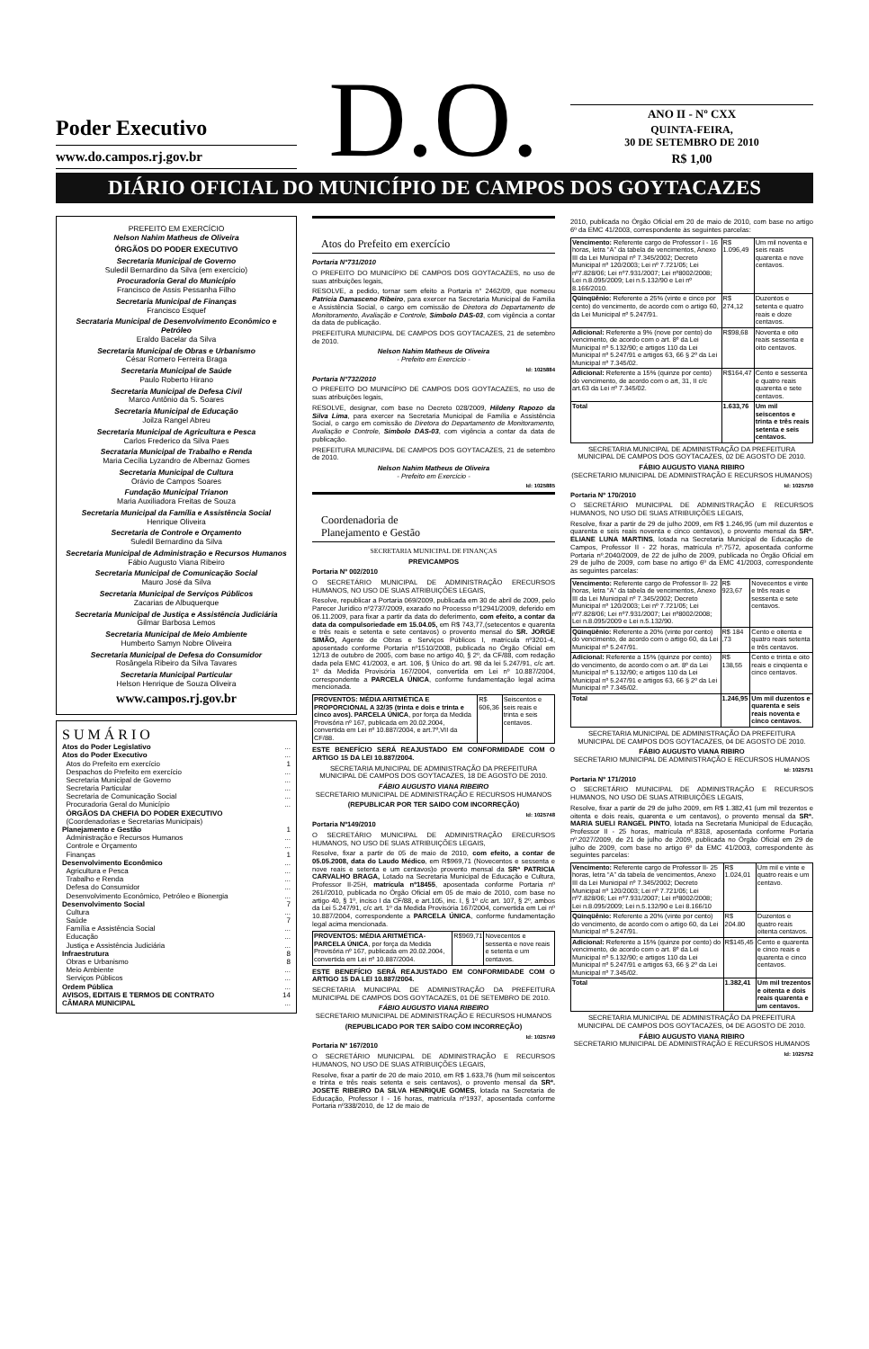Poder Executivo
www.do.campos.rj.gov.br
D.O.
ANO II - Nº CXX
QUINTA-FEIRA,
30 DE SETEMBRO DE 2010
R$ 1,00
DIÁRIO OFICIAL DO MUNICÍPIO DE CAMPOS DOS GOYTACAZES
PREFEITO EM EXERCÍCIO
Nelson Nahim Matheus de Oliveira
ÓRGÃOS DO PODER EXECUTIVO
Secretaria Municipal de Governo
Suledil Bernardino da Silva (em exercício)
Procuradoria Geral do Município
Francisco de Assis Pessanha Filho
Secretaria Municipal de Finanças
Francisco Esquef
Secrataria Municipal de Desenvolvimento Econômico e Petróleo
Eraldo Bacelar da Silva
Secretaria Municipal de Obras e Urbanismo
César Romero Ferreira Braga
Secretaria Municipal de Saúde
Paulo Roberto Hirano
Secretaria Municipal de Defesa Civil
Marco Antônio da S. Soares
Secretaria Municipal de Educação
Joilza Rangel Abreu
Secretaria Municipal de Agricultura e Pesca
Carlos Frederico da Silva Paes
Secrataria Municipal de Trabalho e Renda
Maria Cecília Lyzandro de Albernaz Gomes
Secretaria Municipal de Cultura
Orávio de Campos Soares
Fundação Municipal Trianon
Maria Auxiliadora Freitas de Souza
Secretaria Municipal da Família e Assistência Social
Henrique Oliveira
Secretaria de Controle e Orçamento
Suledil Bernardino da Silva
Secretaria Municipal de Administração e Recursos Humanos
Fábio Augusto Viana Ribeiro
Secretaria Municipal de Comunicação Social
Mauro José da Silva
Secretaria Municipal de Serviços Públicos
Zacarias de Albuquerque
Secretaria Municipal de Justiça e Assistência Judiciária
Gilmar Barbosa Lemos
Secretaria Municipal de Meio Ambiente
Humberto Samyn Nobre Oliveira
Secretaria Municipal de Defesa do Consumidor
Rosângela Ribeiro da Silva Tavares
Secretaria Municipal Particular
Helson Henrique de Souza Oliveira
www.campos.rj.gov.br
S U M Á R I O
Atos do Poder Legislativo...
Atos do Poder Executivo...
Atos do Prefeito em exercício 1
Despachos do Prefeito em exercício...
Secretaria Municipal de Governo...
Secretaria Particular...
Secretaria de Comunicação Social...
Procuradoria Geral do Município...
ÓRGÃOS DA CHEFIA DO PODER EXECUTIVO
(Coordenadorias e Secretarias Municipais)
Planejamento e Gestão 1
Administração e Recursos Humanos...
Controle e Orçamento...
Finanças 1
Desenvolvimento Econômico...
Agricultura e Pesca...
Trabalho e Renda...
Defesa do Consumidor...
Desenvolvimento Econômico, Petróleo e Bionergia...
Desenvolvimento Social 7
Cultura...
Saúde 7
Família e Assistência Social...
Educação...
Justiça e Assistência Judiciária...
Infraestrutura 8
Obras e Urbanismo 8
Meio Ambiente...
Serviços Públicos...
Ordem Pública...
AVISOS, EDITAIS E TERMOS DE CONTRATO 14
CÂMARA MUNICIPAL...
Atos do Prefeito em exercício
Portaria N°731/2010
O PREFEITO DO MUNICÍPIO DE CAMPOS DOS GOYTACAZES, no uso de suas atribuições legais,
RESOLVE, a pedido, tornar sem efeito a Portaria n° 2462/09, que nomeou Patrícia Damasceno Ribeiro, para exercer na Secretaria Municipal de Família e Assistência Social, o cargo em comissão de Diretora do Departamento de Monitoramento, Avaliação e Controle, Símbolo DAS-03, com vigência a contar da data de publicação.
PREFEITURA MUNICIPAL DE CAMPOS DOS GOYTACAZES, 21 de setembro de 2010.
Nelson Nahim Matheus de Oliveira
- Prefeito em Exercício -
Id: 1025884
Portaria N°732/2010
O PREFEITO DO MUNICÍPIO DE CAMPOS DOS GOYTACAZES, no uso de suas atribuições legais,
RESOLVE, designar, com base no Decreto 028/2009, Hildeny Rapozo da Silva Lima, para exercer na Secretaria Municipal de Família e Assistência Social, o cargo em comissão de Diretora do Departamento de Monitoramento, Avaliação e Controle, Símbolo DAS-03, com vigência a contar da data de publicação.
PREFEITURA MUNICIPAL DE CAMPOS DOS GOYTACAZES, 21 de setembro de 2010.
Nelson Nahim Matheus de Oliveira
- Prefeito em Exercício -
Id: 1025885
Coordenadoria de
Planejamento e Gestão
SECRETARIA MUNICIPAL DE FINANÇAS
PREVICAMPOS
Portaria Nº 002/2010
O SECRETÁRIO MUNICIPAL DE ADMINISTRAÇÃO ERECURSOS HUMANOS, NO USO DE SUAS ATRIBUIÇÕES LEGAIS,
Resolve, republicar a Portaria 069/2009, publicada em 30 de abril de 2009, pelo Parecer Jurídico nº2737/2009, exarado no Processo nº12941/2009, deferido em 06.11.2009, para fixar a partir da data do deferimento, com efeito, a contar da data da compulsoriedade em 15.04.05, em R$ 743,77,(setecentos e quarenta e três reais e setenta e sete centavos) o provento mensal do SR. JORGE SIMÃO, Agente de Obras e Serviços Públicos I, matrícula nº3201-4, aposentado conforme Portaria nº1510/2008, publicada no Órgão Oficial em 12/13 de outubro de 2005, com base no artigo 40, § 2º, da CF/88, com redação dada pela EMC 41/2003, e art. 106, § Único do art. 98 da lei 5.247/91, c/c art. 1º da Medida Provisória 167/2004, convertida em Lei nº 10.887/2004, correspondente a PARCELA ÚNICA, conforme fundamentação legal acima mencionada.
| PROVENTOS: MÉDIA ARITMÉTICA E PROPORCIONAL A 32/35 (trinta e dois e trinta e cinco avos). PARCELA ÚNICA , por força da Medida Provisória nº 167, publicada em 20.02.2004, convertida em Lei nº 10.887/2004, e art.7º,VII da CF/88. | R$ 606,36 | Seiscentos e seis reais e trinta e seis centavos. |
ESTE BENEFÍCIO SERÁ REAJUSTADO EM CONFORMIDADE COM O ARTIGO 15 DA LEI 10.887/2004.
SECRETARIA MUNICIPAL DE ADMINISTRAÇÃO DA PREFEITURA MUNICIPAL DE CAMPOS DOS GOYTACAZES, 18 DE AGOSTO DE 2010.
FÁBIO AUGUSTO VIANA RIBEIRO
SECRETARIO MUNICIPAL DE ADMINISTRAÇÃO E RECURSOS HUMANOS
(REPUBLICAR POR TER SAIDO COM INCORREÇÃO)
Id: 1025748
Portaria Nº149/2010
O SECRETÁRIO MUNICIPAL DE ADMINISTRAÇÃO ERECURSOS HUMANOS, NO USO DE SUAS ATRIBUIÇÕES LEGAIS,
Resolve, fixar a partir de 05 de maio de 2010, com efeito, a contar de 05.05.2008, data do Laudo Médico, em R$969,71 (Novecentos e sessenta e nove reais e setenta e um centavos)o provento mensal da SRª PATRICIA CARVALHO BRAGA, Lotado na Secretaria Municipal de Educação e Cultura, Professor II-25H, matrícula nº18455, aposentada conforme Portaria nº 261//2010, publicada no Órgão Oficial em 05 de maio de 2010, com base no artigo 40, § 1º, inciso I da CF/88, e art.105, inc. I, § 1º c/c art. 107, § 2º, ambos da Lei 5.247/91, c/c art. 1º da Medida Provisória 167/2004, convertida em Lei nº 10.887/2004, correspondente a PARCELA ÚNICA, conforme fundamentação legal acima mencionada.
| PROVENTOS: MÉDIA ARITMÉTICA-PARCELA ÚNICA , por força da Medida Provisória nº 167, publicada em 20.02.2004, convertida em Lei nº 10.887/2004. | R$969,71 | Novecentos e sessenta e nove reais e setenta e um centavos. |
ESTE BENEFÍCIO SERÁ REAJUSTADO EM CONFORMIDADE COM O ARTIGO 15 DA LEI 10.887/2004.
SECRETARIA MUNICIPAL DE ADMINISTRAÇÃO DA PREFEITURA MUNICIPAL DE CAMPOS DOS GOYTACAZES, 01 DE SETEMBRO DE 2010.
FÁBIO AUGUSTO VIANA RIBEIRO
SECRETARIO MUNICIPAL DE ADMINISTRAÇÃO E RECURSOS HUMANOS
(REPUBLICADO POR TER SAÍDO COM INCORREÇÃO)
Id: 1025749
Portaria Nº 167/2010
O SECRETÁRIO MUNICIPAL DE ADMINISTRAÇÃO E RECURSOS HUMANOS, NO USO DE SUAS ATRIBUIÇÕES LEGAIS,
Resolve, fixar a partir de 20 de maio 2010, em R$ 1.633,76 (hum mil seiscentos e trinta e três reais setenta e seis centavos), o provento mensal da SRª. JOSETE RIBEIRO DA SILVA HENRIQUE GOMES, lotada na Secretaria de Educação, Professor I - 16 horas, matrícula nº1937, aposentada conforme Portaria nº338/2010, de 12 de maio de
2010, publicada no Órgão Oficial em 20 de maio de 2010, com base no artigo 6º da EMC 41/2003, correspondente às seguintes parcelas:
| Vencimento: Referente cargo de Professor I - 16 horas, letra “A” da tabela de vencimentos, Anexo III da Lei Municipal nº 7.345/2002; Decreto Municipal nº 120/2003; Lei nº 7.721/05; Lei nº7.828/06; Lei nº7.931/2007; Lei nº8002/2008; Lei n.8.095/2009; Lei n.5.132/90 e Lei nº 8.166/2010. | R$ 1.096,49 | Um mil noventa e seis reais quarenta e nove centavos. |
| Qüinqüênio: Referente a 25% (vinte e cinco por cento) do vencimento, de acordo com o artigo 60, da Lei Municipal nº 5.247/91. | R$ 274,12 | Duzentos e setenta e quatro reais e doze centavos. |
| Adicional: Referente a 9% (nove por cento) do vencimento, de acordo com o art. 8º da Lei Municipal nº 5.132/90; e artigos 110 da Lei Municipal nº 5.247/91 e artigos 63, 66 § 2º da Lei Municipal nº 7.345/02. | R$98,68 | Noventa e oito reais sessenta e oito centavos. |
| Adicional: Referente a 15% (quinze por cento) do vencimento, de acordo com o art, 31, II c/c art.63 da Lei nº 7.345/02. | R$164,47 | Cento e sessenta e quatro reais quarenta e sete centavos. |
| Total | 1.633,76 | Um mil seiscentos e trinta e três reais setenta e seis centavos. |
SECRETARIA MUNICIPAL DE ADMINISTRAÇÃO DA PREFEITURA MUNICIPAL DE CAMPOS DOS GOYTACAZES, 02 DE AGOSTO DE 2010.
FÁBIO AUGUSTO VIANA RIBIRO
(SECRETARIO MUNICIPAL DE ADMINISTRAÇÃO E RECURSOS HUMANOS)
Id: 1025750
Portaria Nº 170/2010
O SECRETÁRIO MUNICIPAL DE ADMINISTRAÇÃO E RECURSOS HUMANOS, NO USO DE SUAS ATRIBUIÇÕES LEGAIS,
Resolve, fixar a partir de 29 de julho 2009, em R$ 1.246,95 (um mil duzentos e quarenta e seis reais noventa e cinco centavos), o provento mensal da SRª. ELIANE LUNA MARTINS, lotada na Secretaria Municipal de Educação de Campos, Professor II - 22 horas, matrícula nº.7572, aposentada conforme Portaria nº.2040/2009, de 22 de julho de 2009, publicada no Órgão Oficial em 29 de julho de 2009, com base no artigo 6º da EMC 41/2003, correspondente às seguintes parcelas:
| Vencimento: Referente cargo de Professor II- 22 horas, letra “A” da tabela de vencimentos, Anexo III da Lei Municipal nº 7.345/2002; Decreto Municipal nº 120/2003; Lei nº 7.721/05; Lei nº7.828/06; Lei nº7.931/2007; Lei nº8002/2008; Lei n.8.095/2009 e Lei n.5.132/90. | R$ 923,67 | Novecentos e vinte e três reais e sessenta e sete centavos. |
| Qüinqüênio: Referente a 20% (vinte por cento) do vencimento, de acordo com o artigo 60, da Lei Municipal nº 5.247/91. | R$ 184 ,73 | Cento e oitenta e quatro reais setenta e três centavos. |
| Adicional: Referente a 15% (quinze por cento) do vencimento, de acordo com o art. 8º da Lei Municipal nº 5.132/90; e artigos 110 da Lei Municipal nº 5.247/91 e artigos 63, 66 § 2º da Lei Municipal nº 7.345/02. | R$ 138,55 | Cento e trinta e oito reais e cinqüenta e cinco centavos. |
| Total | 1.246,95 | Um mil duzentos e quarenta e seis reais noventa e cinco centavos. |
SECRETARIA MUNICIPAL DE ADMINISTRAÇÃO DA PREFEITURA MUNICIPAL DE CAMPOS DOS GOYTACAZES, 04 DE AGOSTO DE 2010.
FÁBIO AUGUSTO VIANA RIBIRO
SECRETARIO MUNICIPAL DE ADMINISTRAÇÃO E RECURSOS HUMANOS
Id: 1025751
Portaria Nº 171/2010
O SECRETÁRIO MUNICIPAL DE ADMINISTRAÇÃO E RECURSOS HUMANOS, NO USO DE SUAS ATRIBUIÇÕES LEGAIS,
Resolve, fixar a partir de 29 de julho 2009, em R$ 1.382,41 (um mil trezentos e oitenta e dois reais, quarenta e um centavos), o provento mensal da SRª. MARIA SUELI RANGEL PINTO, lotada na Secretaria Municipal de Educação, Professor II - 25 horas, matrícula nº.8318, aposentada conforme Portaria nº.2027/2009, de 21 de julho de 2009, publicada no Órgão Oficial em 29 de julho de 2009, com base no artigo 6º da EMC 41/2003, correspondente às seguintes parcelas:
| Vencimento: Referente cargo de Professor II- 25 horas, letra “A” da tabela de vencimentos, Anexo III da Lei Municipal nº 7.345/2002; Decreto Municipal nº 120/2003; Lei nº 7.721/05; Lei nº7.828/06; Lei nº7.931/2007; Lei nº8002/2008; Lei n.8.095/2009; Lei n.5.132/90 e Lei 8.166/10 | R$ 1.024,01 | Um mil e vinte e quatro reais e um centavo. |
| Qüinqüênio: Referente a 20% (vinte por cento) do vencimento, de acordo com o artigo 60, da Lei Municipal nº 5.247/91. | R$ 204.80 | Duzentos e quatro reais oitenta centavos. |
| Adicional: Referente a 15% (quinze por cento) do vencimento, de acordo com o art. 8º da Lei Municipal nº 5.132/90; e artigos 110 da Lei Municipal nº 5.247/91 e artigos 63, 66 § 2º da Lei Municipal nº 7.345/02. | R$145,45 | Cento e quarenta e cinco reais e quarenta e cinco centavos. |
| Total | 1.382,41 | Um mil trezentos e oitenta e dois reais quarenta e um centavos. |
SECRETARIA MUNICIPAL DE ADMINISTRAÇÃO DA PREFEITURA MUNICIPAL DE CAMPOS DOS GOYTACAZES, 04 DE AGOSTO DE 2010.
FÁBIO AUGUSTO VIANA RIBIRO
SECRETARIO MUNICIPAL DE ADMINISTRAÇÃO E RECURSOS HUMANOS
Id: 1025752